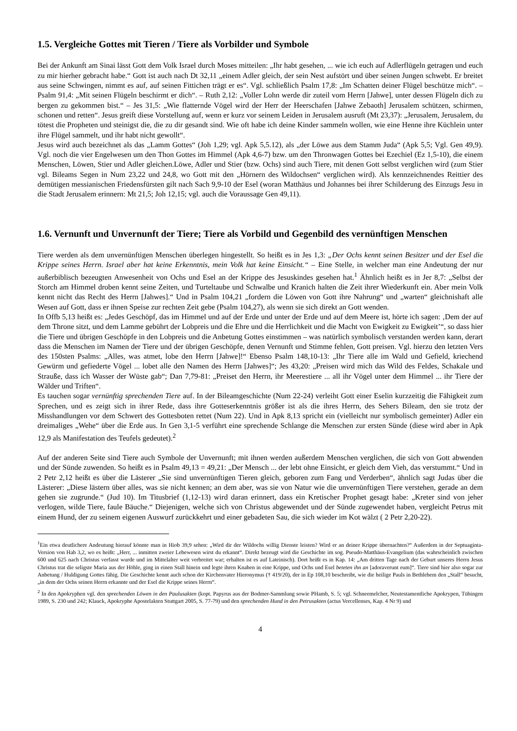1.5. Vergleiche Gottes mit Tieren / Tiere als Vorbilder und Symbole
Bei der Ankunft am Sinai lässt Gott dem Volk Israel durch Moses mitteilen: „Ihr habt gesehen, ... wie ich euch auf Adlerflügeln getragen und euch zu mir hierher gebracht habe.“ Gott ist auch nach Dt 32,11 „einem Adler gleich, der sein Nest aufstört und über seinen Jungen schwebt. Er breitet aus seine Schwingen, nimmt es auf, auf seinen Fittichen trägt er es“. Vgl. schließlich Psalm 17,8: „Im Schatten deiner Flügel beschütze mich“. – Psalm 91,4: „Mit seinen Flügeln beschirmt er dich“. – Ruth 2,12: „Voller Lohn werde dir zuteil vom Herrn [Jahwe], unter dessen Flügeln dich zu bergen zu gekommen bist.“ – Jes 31,5: „Wie flatternde Vögel wird der Herr der Heerschafen [Jahwe Zebaoth] Jerusalem schützen, schirmen, schonen und retten“. Jesus greift diese Vorstellung auf, wenn er kurz vor seinem Leiden in Jerusalem ausruft (Mt 23,37): „Jerusalem, Jerusalem, du tötest die Propheten und steinigst die, die zu dir gesandt sind. Wie oft habe ich deine Kinder sammeln wollen, wie eine Henne ihre Küchlein unter ihre Flügel sammelt, und ihr habt nicht gewollt“.
Jesus wird auch bezeichnet als das „Lamm Gottes“ (Joh 1,29; vgl. Apk 5,5.12), als „der Löwe aus dem Stamm Juda“ (Apk 5,5; Vgl. Gen 49,9). Vgl. noch die vier Engelwesen um den Thon Gottes im Himmel (Apk 4,6-7) bzw. um den Thronwagen Gottes bei Ezechiel (Ez 1,5-10), die einem Menschen, Löwen, Stier und Adler gleichen.Löwe, Adler und Stier (bzw. Ochs) sind auch Tiere, mit denen Gott selbst verglichen wird (zum Stier vgl. Bileams Segen in Num 23,22 und 24,8, wo Gott mit den „Hörnern des Wildochsen“ verglichen wird). Als kennzeichnendes Reittier des demütigen messianischen Friedensfürsten gilt nach Sach 9,9-10 der Esel (woran Matthäus und Johannes bei ihrer Schilderung des Einzugs Jesu in die Stadt Jerusalem erinnern: Mt 21,5; Joh 12,15; vgl. auch die Voraussage Gen 49,11).
1.6. Vernunft und Unvernunft der Tiere; Tiere als Vorbild und Gegenbild des vernünftigen Menschen
Tiere werden als dem unvernünftigen Menschen überlegen hingestellt. So heißt es in Jes 1,3: „Der Ochs kennt seinen Besitzer und der Esel die Krippe seines Herrn. Israel aber hat keine Erkenntnis, mein Volk hat keine Einsicht.“ – Eine Stelle, in welcher man eine Andeutung der nur außerbiblisch bezeugten Anwesenheit von Ochs und Esel an der Krippe des Jesuskindes gesehen hat.<sup>1</sup> Ähnlich heißt es in Jer 8,7: „Selbst der Storch am Himmel droben kennt seine Zeiten, und Turteltaube und Schwalbe und Kranich halten die Zeit ihrer Wiederkunft ein. Aber mein Volk kennt nicht das Recht des Herrn [Jahwes].“ Und in Psalm 104,21 „fordern die Löwen von Gott ihre Nahrung“ und „warten“ gleichnishaft alle Wesen auf Gott, dass er ihnen Speise zur rechten Zeit gebe (Psalm 104,27), als wenn sie sich direkt an Gott wenden.
In Offb 5,13 heißt es: „Jedes Geschöpf, das im Himmel und auf der Erde und unter der Erde und auf dem Meere ist, hörte ich sagen: ‚Dem der auf dem Throne sitzt, und dem Lamme gebührt der Lobpreis und die Ehre und die Herrlichkeit und die Macht von Ewigkeit zu Ewigkeit’“, so dass hier die Tiere und übrigen Geschöpfe in den Lobpreis und die Anbetung Gottes einstimmen – was natürlich symbolisch verstanden werden kann, derart dass die Menschen im Namen der Tiere und der übrigen Geschöpfe, denen Vernunft und Stimme fehlen, Gott preisen. Vgl. hierzu den letzten Vers des 150sten Psalms: „Alles, was atmet, lobe den Herrn [Jahwe]!“ Ebenso Psalm 148,10-13: „Ihr Tiere alle im Wald und Gefield, kriechend Gewürm und gefiederte Vögel ... lobet alle den Namen des Herrn [Jahwes]“; Jes 43,20: „Preisen wird mich das Wild des Feldes, Schakale und Strauße, dass ich Wasser der Wüste gab“; Dan 7,79-81: „Preiset den Herrn, ihr Meerestiere ... all ihr Vögel unter dem Himmel ... ihr Tiere der Wälder und Triften“.
Es tauchen sogar vernünftig sprechenden Tiere auf. In der Bileamgeschichte (Num 22-24) verleiht Gott einer Eselin kurzzeitig die Fähigkeit zum Sprechen, und es zeigt sich in ihrer Rede, dass ihre Gotteserkenntnis größer ist als die ihres Herrn, des Sehers Bileam, den sie trotz der Misshandlungen vor dem Schwert des Gottesboten rettet (Num 22). Und in Apk 8,13 spricht ein (vielleicht nur symbolisch gemeinter) Adler ein dreimaliges „Wehe“ über die Erde aus. In Gen 3,1-5 verführt eine sprechende Schlange die Menschen zur ersten Sünde (diese wird aber in Apk 12,9 als Manifestation des Teufels gedeutet).<sup>2</sup>
Auf der anderen Seite sind Tiere auch Symbole der Unvernunft; mit ihnen werden außerdem Menschen verglichen, die sich von Gott abwenden und der Sünde zuwenden. So heißt es in Psalm 49,13 = 49,21: „Der Mensch ... der lebt ohne Einsicht, er gleich dem Vieh, das verstummt.“ Und in 2 Petr 2,12 heißt es über die Lästerer „Sie sind unvernünftigen Tieren gleich, geboren zum Fang und Verderben“, ähnlich sagt Judas über die Lästerer: „Diese lästern über alles, was sie nicht kennen; an dem aber, was sie von Natur wie die unvernünftigen Tiere verstehen, gerade an dem gehen sie zugrunde.“ (Jud 10). Im Titusbrief (1,12-13) wird daran erinnert, dass ein Kretischer Prophet gesagt habe: „Kreter sind von jeher verlogen, wilde Tiere, faule Bäuche.“ Diejenigen, welche sich von Christus abgewendet und der Sünde zugewendet haben, vergleicht Petrus mit einem Hund, der zu seinem eigenen Auswurf zurückkehrt und einer gebadeten Sau, die sich wieder im Kot wälzt ( 2 Petr 2,20-22).
<sup>1</sup> Ein etwa deutlichere Andeutung hierauf könnte man in Hiob 39,9 sehen: „Wird dir der Wildochs willig Dienste leisten? Wird er an deiner Krippe übernachten?“ Außerdem in der Septuaginta-Version von Hab 3,2, wo es heißt: „Herr, ... inmitten zweier Lebewesen wirst du erkannt“. Direkt bezeugt wird die Geschichte im sog. Pseudo-Matthäus-Evangelium (das wahrscheinlich zwischen 600 und 625 nach Christus verfasst wurde und im Mittelalter weit verbreitet war; erhalten ist es auf Lateinisch). Dort heißt es in Kap. 14: „Am dritten Tage nach der Geburt unseres Herrn Jesus Christus trat die seligste Maria aus der Höhle, ging in einen Stall hinein und legte ihren Knaben in eine Krippe, und Ochs und Esel beteten ihn an [adoraverunt eum]“. Tiere sind hier also sogar zur Anbetung / Huldigung Gottes fähig. Die Geschichte kennt auch schon der Kirchenvater Hieronymus († 419/20), der in Ep 108,10 beschreibt, wie die heilige Pauls in Bethlehem den „Stall“ besucht, „in dem der Ochs seinen Herrn erkannte und der Esel die Krippe seines Herrn“.
<sup>2</sup> In den Apokryphen vgl. den sprechenden Löwen in den Paulusakten (kopt. Papyrus aus der Bodmer-Sammlung sowie PHamb, S. 5; vgl. Schneemelcher, Neutestamentliche Apokrypen, Tübingen 1989, S. 230 und 242; Klauck, Apokryphe Apostelakten Stuttgart 2005, S. 77-79) und den sprechenden Hund in den Petrusakten (actus Vercellenses, Kap. 4 Nr 9) und
4